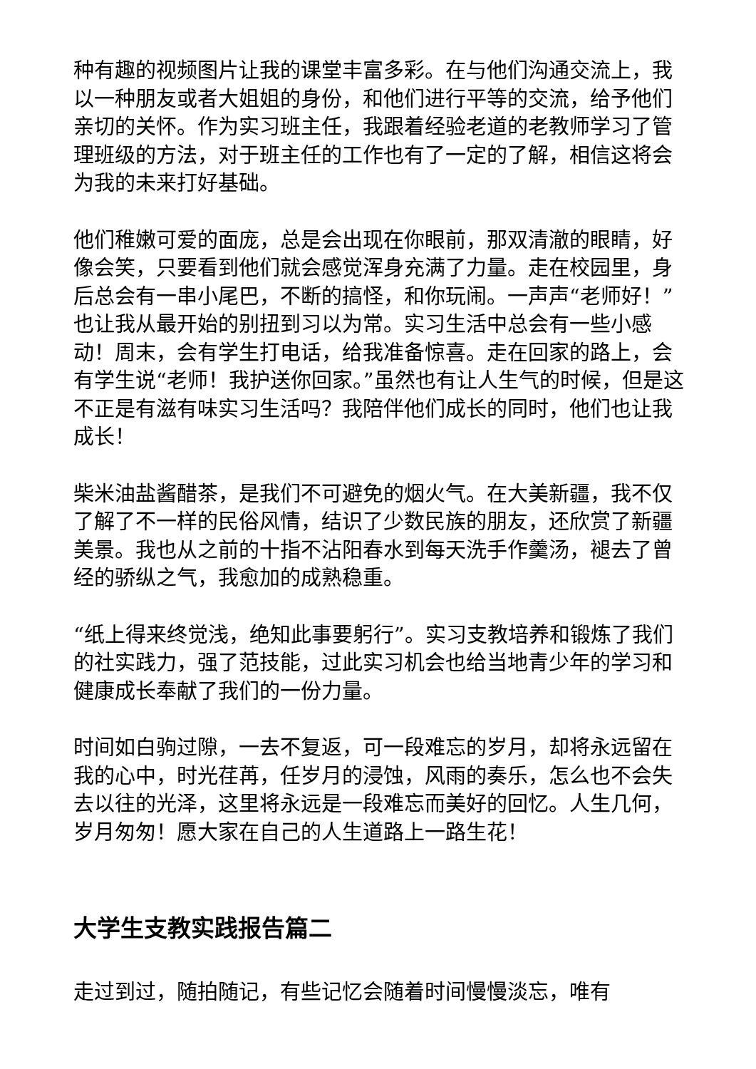种有趣的视频图片让我的课堂丰富多彩。在与他们沟通交流上，我以一种朋友或者大姐姐的身份，和他们进行平等的交流，给予他们亲切的关怀。作为实习班主任，我跟着经验老道的老教师学习了管理班级的方法，对于班主任的工作也有了一定的了解，相信这将会为我的未来打好基础。
他们稚嫩可爱的面庞，总是会出现在你眼前，那双清澈的眼睛，好像会笑，只要看到他们就会感觉浑身充满了力量。走在校园里，身后总会有一串小尾巴，不断的搞怪，和你玩闹。一声声“老师好！”也让我从最开始的别扭到习以为常。实习生活中总会有一些小感动！周末，会有学生打电话，给我准备惊喜。走在回家的路上，会有学生说“老师！我护送你回家。”虽然也有让人生气的时候，但是这不正是有滋有味实习生活吗？我陪伴他们成长的同时，他们也让我成长！
柴米油盐酱醋茶，是我们不可避免的烟火气。在大美新疆，我不仅了解了不一样的民俗风情，结识了少数民族的朋友，还欣赏了新疆美景。我也从之前的十指不沾阳春水到每天洗手作羹汤，褪去了曾经的骄纵之气，我愈加的成熟稳重。
“纸上得来终觉浅，绝知此事要躬行”。实习支教培养和锻炼了我们的社实践力，强了范技能，过此实习机会也给当地青少年的学习和健康成长奉献了我们的一份力量。
时间如白驹过隙，一去不复返，可一段难忘的岁月，却将永远留在我的心中，时光荏苒，任岁月的浸蚀，风雨的奏乐，怎么也不会失去以往的光泽，这里将永远是一段难忘而美好的回忆。人生几何，岁月匆匆！愿大家在自己的人生道路上一路生花！
大学生支教实践报告篇二
走过到过，随拍随记，有些记忆会随着时间慢慢淡忘，唯有